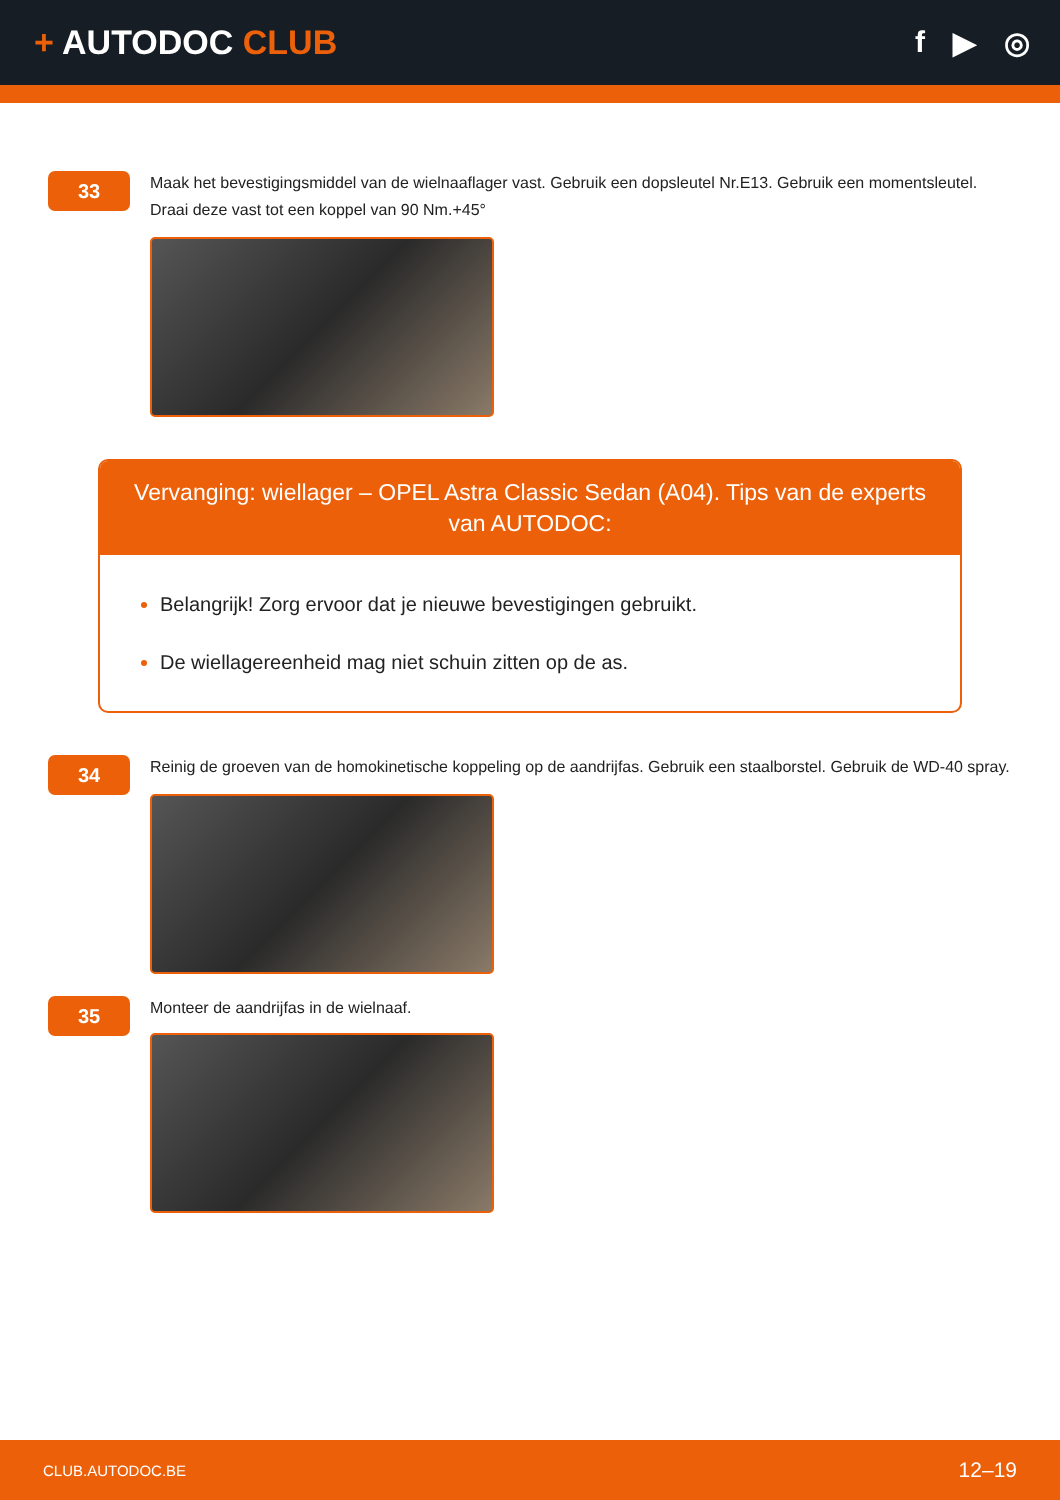+ AUTODOC CLUB f ▶ ◎
33
Maak het bevestigingsmiddel van de wielnaaflager vast. Gebruik een dopsleutel Nr.E13. Gebruik een momentsleutel. Draai deze vast tot een koppel van 90 Nm.+45°
Vervanging: wiellager – OPEL Astra Classic Sedan (A04). Tips van de experts van AUTODOC:
Belangrijk! Zorg ervoor dat je nieuwe bevestigingen gebruikt.
De wiellagereenheid mag niet schuin zitten op de as.
34
Reinig de groeven van de homokinetische koppeling op de aandrijfas. Gebruik een staalborstel. Gebruik de WD-40 spray.
35
Monteer de aandrijfas in de wielnaaf.
CLUB.AUTODOC.BE 12–19